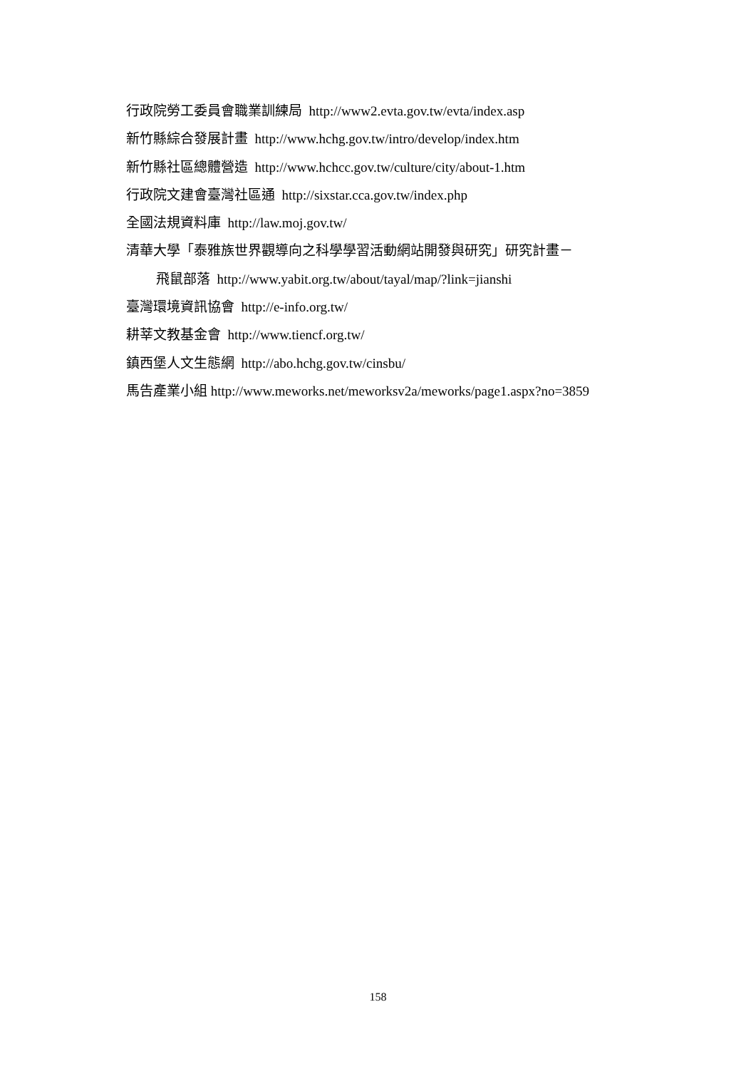行政院勞工委員會職業訓練局 http://www2.evta.gov.tw/evta/index.asp
新竹縣綜合發展計畫 http://www.hchg.gov.tw/intro/develop/index.htm
新竹縣社區總體營造 http://www.hchcc.gov.tw/culture/city/about-1.htm
行政院文建會臺灣社區通 http://sixstar.cca.gov.tw/index.php
全國法規資料庫 http://law.moj.gov.tw/
清華大學「泰雅族世界觀導向之科學學習活動網站開發與研究」研究計畫－
飛鼠部落 http://www.yabit.org.tw/about/tayal/map/?link=jianshi
臺灣環境資訊協會 http://e-info.org.tw/
耕莘文教基金會 http://www.tiencf.org.tw/
鎮西堡人文生態網 http://abo.hchg.gov.tw/cinsbu/
馬告產業小組 http://www.meworks.net/meworksv2a/meworks/page1.aspx?no=3859
158